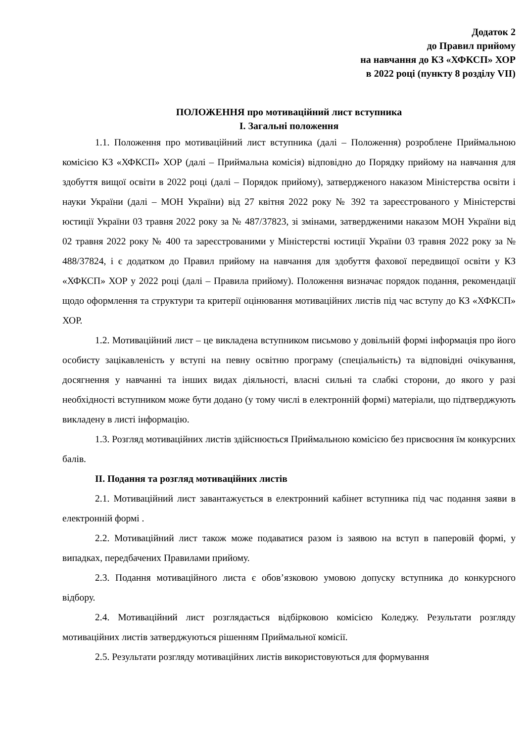Додаток 2
до Правил прийому
на навчання до КЗ «ХФКСП» ХОР
в 2022 році (пункту 8 розділу VII)
ПОЛОЖЕННЯ про мотиваційний лист вступника
I. Загальні положення
1.1. Положення про мотиваційний лист вступника (далі – Положення) розроблене Приймальною комісією КЗ «ХФКСП» ХОР (далі – Приймальна комісія) відповідно до Порядку прийому на навчання для здобуття вищої освіти в 2022 році (далі – Порядок прийому), затвердженого наказом Міністерства освіти і науки України (далі – МОН України) від 27 квітня 2022 року № 392 та зареєстрованого у Міністерстві юстиції України 03 травня 2022 року за № 487/37823, зі змінами, затвердженими наказом МОН України від 02 травня 2022 року № 400 та зареєстрованими у Міністерстві юстиції України 03 травня 2022 року за № 488/37824, і є додатком до Правил прийому на навчання для здобуття фахової передвищої освіти у КЗ «ХФКСП» ХОР у 2022 році (далі – Правила прийому). Положення визначає порядок подання, рекомендації щодо оформлення та структури та критерії оцінювання мотиваційних листів під час вступу до КЗ «ХФКСП» ХОР.
1.2. Мотиваційний лист – це викладена вступником письмово у довільній формі інформація про його особисту зацікавленість у вступі на певну освітню програму (спеціальність) та відповідні очікування, досягнення у навчанні та інших видах діяльності, власні сильні та слабкі сторони, до якого у разі необхідності вступником може бути додано (у тому числі в електронній формі) матеріали, що підтверджують викладену в листі інформацію.
1.3. Розгляд мотиваційних листів здійснюється Приймальною комісією без присвоєння їм конкурсних балів.
II. Подання та розгляд мотиваційних листів
2.1. Мотиваційний лист завантажується в електронний кабінет вступника під час подання заяви в електронній формі .
2.2. Мотиваційний лист також може подаватися разом із заявою на вступ в паперовій формі, у випадках, передбачених Правилами прийому.
2.3. Подання мотиваційного листа є обов’язковою умовою допуску вступника до конкурсного відбору.
2.4. Мотиваційний лист розглядається відбірковою комісією Коледжу. Результати розгляду мотиваційних листів затверджуються рішенням Приймальної комісії.
2.5. Результати розгляду мотиваційних листів використовуються для формування